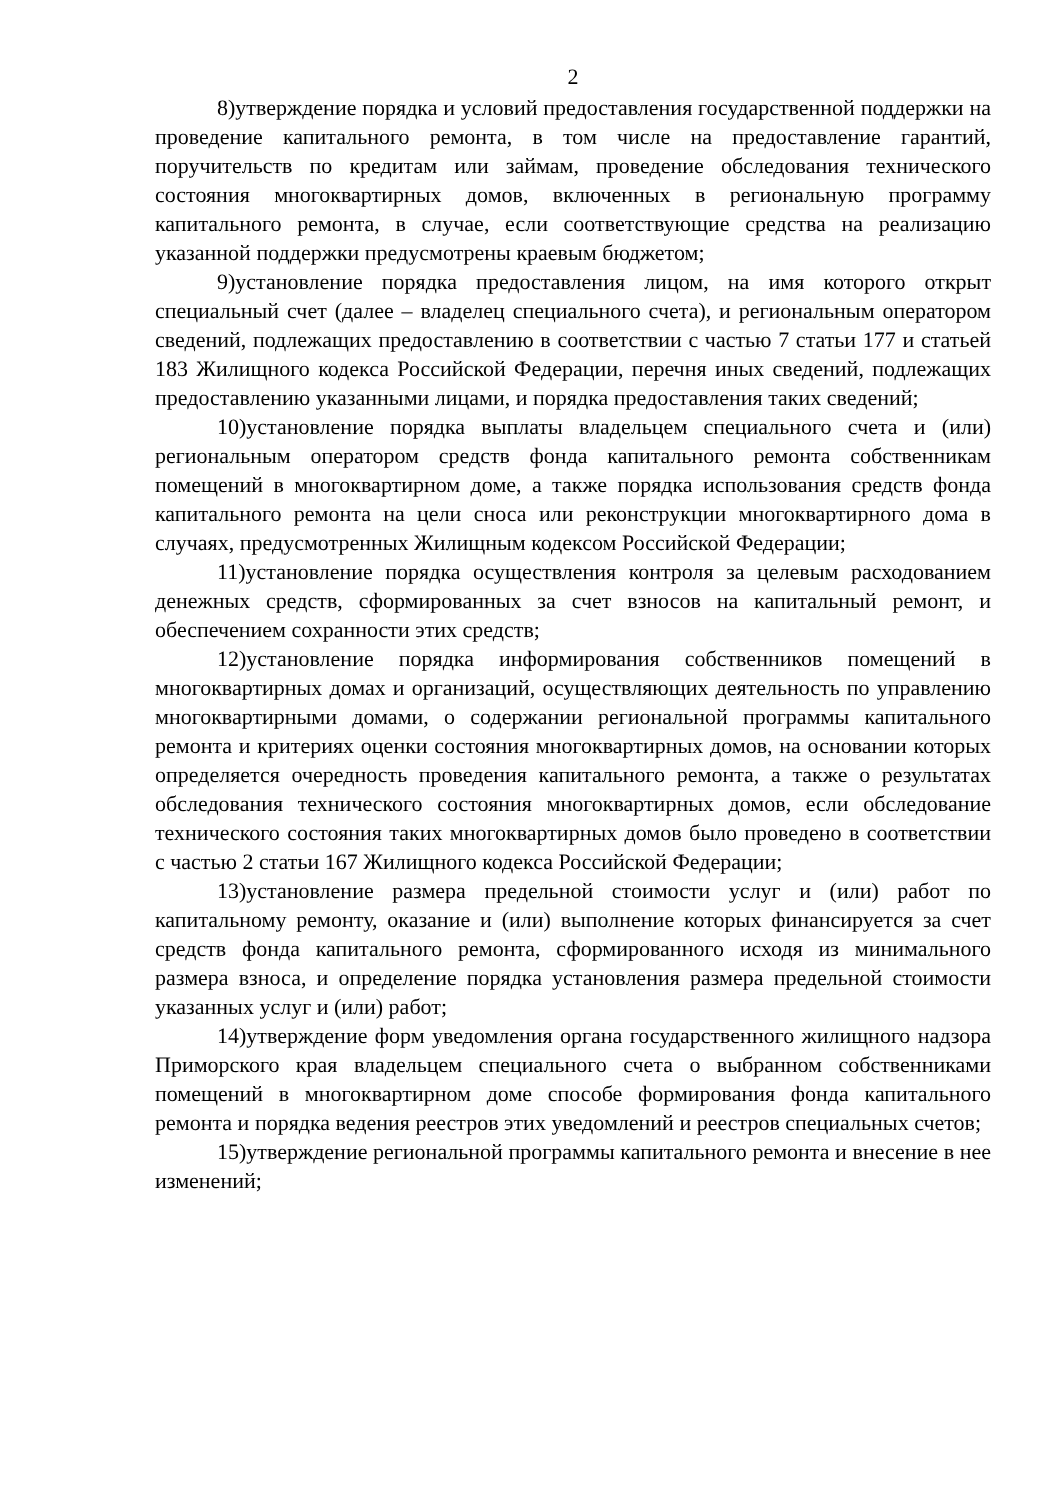2
8)утверждение порядка и условий предоставления государственной поддержки на проведение капитального ремонта, в том числе на предоставление гарантий, поручительств по кредитам или займам, проведение обследования технического состояния многоквартирных домов, включенных в региональную программу капитального ремонта, в случае, если соответствующие средства на реализацию указанной поддержки предусмотрены краевым бюджетом;
9)установление порядка предоставления лицом, на имя которого открыт специальный счет (далее – владелец специального счета), и региональным оператором сведений, подлежащих предоставлению в соответствии с частью 7 статьи 177 и статьей 183 Жилищного кодекса Российской Федерации, перечня иных сведений, подлежащих предоставлению указанными лицами, и порядка предоставления таких сведений;
10)установление порядка выплаты владельцем специального счета и (или) региональным оператором средств фонда капитального ремонта собственникам помещений в многоквартирном доме, а также порядка использования средств фонда капитального ремонта на цели сноса или реконструкции многоквартирного дома в случаях, предусмотренных Жилищным кодексом Российской Федерации;
11)установление порядка осуществления контроля за целевым расходованием денежных средств, сформированных за счет взносов на капитальный ремонт, и обеспечением сохранности этих средств;
12)установление порядка информирования собственников помещений в многоквартирных домах и организаций, осуществляющих деятельность по управлению многоквартирными домами, о содержании региональной программы капитального ремонта и критериях оценки состояния многоквартирных домов, на основании которых определяется очередность проведения капитального ремонта, а также о результатах обследования технического состояния многоквартирных домов, если обследование технического состояния таких многоквартирных домов было проведено в соответствии с частью 2 статьи 167 Жилищного кодекса Российской Федерации;
13)установление размера предельной стоимости услуг и (или) работ по капитальному ремонту, оказание и (или) выполнение которых финансируется за счет средств фонда капитального ремонта, сформированного исходя из минимального размера взноса, и определение порядка установления размера предельной стоимости указанных услуг и (или) работ;
14)утверждение форм уведомления органа государственного жилищного надзора Приморского края владельцем специального счета о выбранном собственниками помещений в многоквартирном доме способе формирования фонда капитального ремонта и порядка ведения реестров этих уведомлений и реестров специальных счетов;
15)утверждение региональной программы капитального ремонта и внесение в нее изменений;